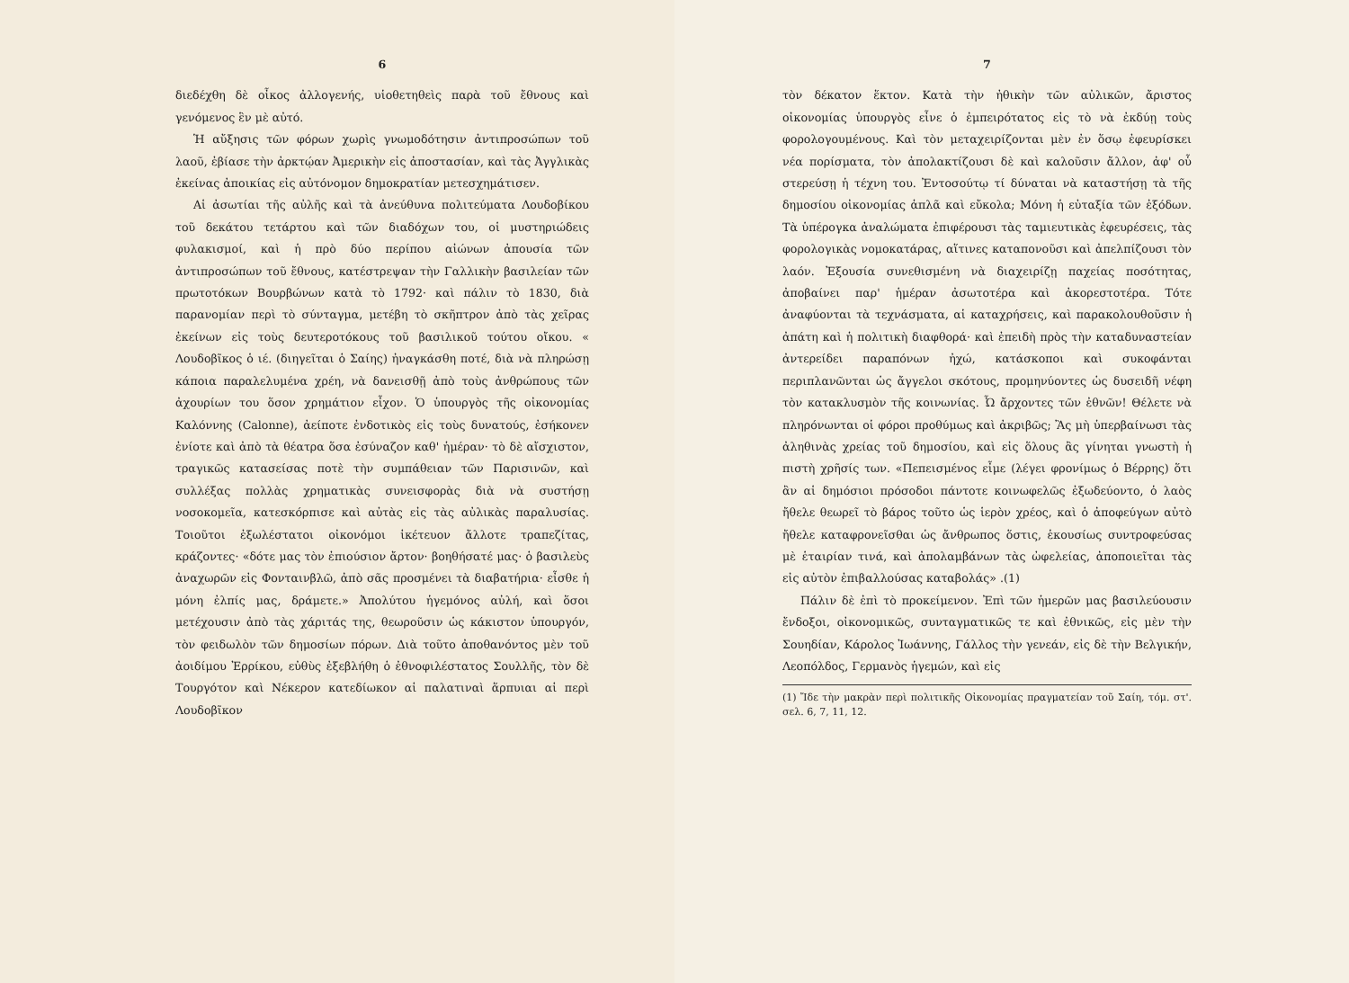6
διεδέχθη δὲ οἶκος ἀλλογενής, υἱοθετηθεὶς παρὰ τοῦ ἔθνους καὶ γενόμενος ἓν μὲ αὐτό.
Ἡ αὔξησις τῶν φόρων χωρὶς γνωμοδότησιν ἀντιπροσώπων τοῦ λαοῦ, ἐβίασε τὴν ἀρκτῴαν Ἀμερικὴν εἰς ἀποστασίαν, καὶ τὰς Ἀγγλικὰς ἐκείνας ἀποικίας εἰς αὐτόνομον δημοκρατίαν μετεσχημάτισεν.
Αἱ ἀσωτίαι τῆς αὐλῆς καὶ τὰ ἀνεύθυνα πολιτεύματα Λουδοβίκου τοῦ δεκάτου τετάρτου καὶ τῶν διαδόχων του, οἱ μυστηριώδεις φυλακισμοί, καὶ ἡ πρὸ δύο περίπου αἰώνων ἀπουσία τῶν ἀντιπροσώπων τοῦ ἔθνους, κατέστρεψαν τὴν Γαλλικὴν βασιλείαν τῶν πρωτοτόκων Βουρβώνων κατὰ τὸ 1792· καὶ πάλιν τὸ 1830, διὰ παρανομίαν περὶ τὸ σύνταγμα, μετέβη τὸ σκῆπτρον ἀπὸ τὰς χεῖρας ἐκείνων εἰς τοὺς δευτεροτόκους τοῦ βασιλικοῦ τούτου οἴκου. « Λουδοβῖκος ὁ ιέ. (διηγεῖται ὁ Σαίης) ἠναγκάσθη ποτέ, διὰ νὰ πληρώσῃ κάποια παραλελυμένα χρέη, νὰ δανεισθῇ ἀπὸ τοὺς ἀνθρώπους τῶν ἀχουρίων του ὅσον χρημάτιον εἶχον. Ὁ ὑπουργὸς τῆς οἰκονομίας Καλόννης (Calonne), ἀείποτε ἐνδοτικὸς εἰς τοὺς δυνατούς, ἐσήκονεν ἐνίοτε καὶ ἀπὸ τὰ θέατρα ὅσα ἐσύναζον καθ' ἡμέραν· τὸ δὲ αἴσχιστον, τραγικῶς κατασείσας ποτὲ τὴν συμπάθειαν τῶν Παρισινῶν, καὶ συλλέξας πολλὰς χρηματικὰς συνεισφορὰς διὰ νὰ συστήσῃ νοσοκομεῖα, κατεσκόρπισε καὶ αὐτὰς εἰς τὰς αὐλικὰς παραλυσίας. Τοιοῦτοι ἐξωλέστατοι οἰκονόμοι ἱκέτευον ἄλλοτε τραπεζίτας, κράζοντες· «δότε μας τὸν ἐπιούσιον ἄρτον· βοηθήσατέ μας· ὁ βασιλεὺς ἀναχωρῶν εἰς Φονταινβλῶ, ἀπὸ σᾶς προσμένει τὰ διαβατήρια· εἶσθε ἡ μόνη ἐλπίς μας, δράμετε.» Ἀπολύτου ἡγεμόνος αὐλή, καὶ ὅσοι μετέχουσιν ἀπὸ τὰς χάριτάς της, θεωροῦσιν ὡς κάκιστον ὑπουργόν, τὸν φειδωλὸν τῶν δημοσίων πόρων. Διὰ τοῦτο ἀποθανόντος μὲν τοῦ ἀοιδίμου Ἐρρίκου, εὐθὺς ἐξεβλήθη ὁ ἐθνοφιλέστατος Σουλλῆς, τὸν δὲ Τουργότον καὶ Νέκερον κατεδίωκον αἱ παλατιναὶ ἅρπυιαι αἱ περὶ Λουδοβῖκον
7
τὸν δέκατον ἕκτον. Κατὰ τὴν ἠθικὴν τῶν αὐλικῶν, ἄριστος οἰκονομίας ὑπουργὸς εἶνε ὁ ἐμπειρότατος εἰς τὸ νὰ ἐκδύῃ τοὺς φορολογουμένους. Καὶ τὸν μεταχειρίζονται μὲν ἐν ὅσῳ ἐφευρίσκει νέα πορίσματα, τὸν ἀπολακτίζουσι δὲ καὶ καλοῦσιν ἄλλον, ἀφ' οὗ στερεύσῃ ἡ τέχνη του. Ἐντοσούτῳ τί δύναται νὰ καταστήσῃ τὰ τῆς δημοσίου οἰκονομίας ἁπλᾶ καὶ εὔκολα; Μόνη ἡ εὐταξία τῶν ἐξόδων. Τὰ ὑπέρογκα ἀναλώματα ἐπιφέρουσι τὰς ταμιευτικὰς ἐφευρέσεις, τὰς φορολογικὰς νομοκατάρας, αἵτινες καταπονοῦσι καὶ ἀπελπίζουσι τὸν λαόν. Ἐξουσία συνεθισμένη νὰ διαχειρίζῃ παχείας ποσότητας, ἀποβαίνει παρ' ἡμέραν ἀσωτοτέρα καὶ ἀκορεστοτέρα. Τότε ἀναφύονται τὰ τεχνάσματα, αἱ καταχρήσεις, καὶ παρακολουθοῦσιν ἡ ἀπάτη καὶ ἡ πολιτικὴ διαφθορά· καὶ ἐπειδὴ πρὸς τὴν καταδυναστείαν ἀντερείδει παραπόνων ἠχώ, κατάσκοποι καὶ συκοφάνται περιπλανῶνται ὡς ἄγγελοι σκότους, προμηνύοντες ὡς δυσειδῆ νέφη τὸν κατακλυσμὸν τῆς κοινωνίας. Ὦ ἄρχοντες τῶν ἐθνῶν! Θέλετε νὰ πληρόνωνται οἱ φόροι προθύμως καὶ ἀκριβῶς; Ἂς μὴ ὑπερβαίνωσι τὰς ἀληθινὰς χρείας τοῦ δημοσίου, καὶ εἰς ὅλους ἂς γίνηται γνωστὴ ἡ πιστὴ χρῆσίς των. «Πεπεισμένος εἶμε (λέγει φρονίμως ὁ Βέρρης) ὅτι ἂν αἱ δημόσιοι πρόσοδοι πάντοτε κοινωφελῶς ἐξωδεύοντο, ὁ λαὸς ἤθελε θεωρεῖ τὸ βάρος τοῦτο ὡς ἱερὸν χρέος, καὶ ὁ ἀποφεύγων αὐτὸ ἤθελε καταφρονεῖσθαι ὡς ἄνθρωπος ὅστις, ἑκουσίως συντροφεύσας μὲ ἑταιρίαν τινά, καὶ ἀπολαμβάνων τὰς ὠφελείας, ἀποποιεῖται τὰς εἰς αὐτὸν ἐπιβαλλούσας καταβολάς» .(1)
Πάλιν δὲ ἐπὶ τὸ προκείμενον. Ἐπὶ τῶν ἡμερῶν μας βασιλεύουσιν ἔνδοξοι, οἰκονομικῶς, συνταγματικῶς τε καὶ ἐθνικῶς, εἰς μὲν τὴν Σουηδίαν, Κάρολος Ἰωάννης, Γάλλος τὴν γενεάν, εἰς δὲ τὴν Βελγικήν, Λεοπόλδος, Γερμανὸς ἡγεμών, καὶ εἰς
(1) Ἴδε τὴν μακρὰν περὶ πολιτικῆς Οἰκονομίας πραγματείαν τοῦ Σαίη, τόμ. στ'. σελ. 6, 7, 11, 12.